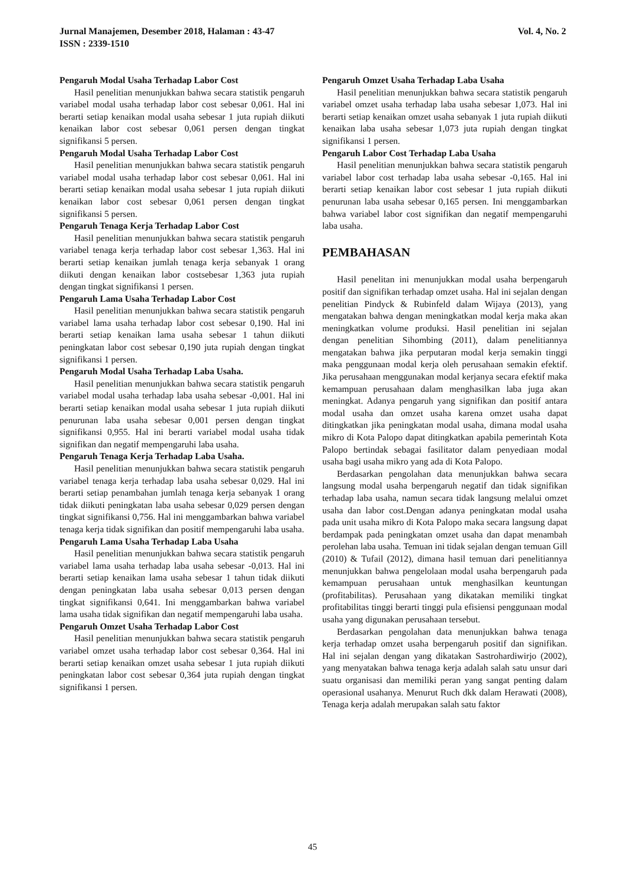Vol. 4, No. 2 Jurnal Manajemen, Desember 2018, Halaman : 43-47
ISSN : 2339-1510
Pengaruh Modal Usaha Terhadap Labor Cost
Hasil penelitian menunjukkan bahwa secara statistik pengaruh variabel modal usaha terhadap labor cost sebesar 0,061. Hal ini berarti setiap kenaikan modal usaha sebesar 1 juta rupiah diikuti kenaikan labor cost sebesar 0,061 persen dengan tingkat signifikansi 5 persen.
Pengaruh Modal Usaha Terhadap Labor Cost
Hasil penelitian menunjukkan bahwa secara statistik pengaruh variabel modal usaha terhadap labor cost sebesar 0,061. Hal ini berarti setiap kenaikan modal usaha sebesar 1 juta rupiah diikuti kenaikan labor cost sebesar 0,061 persen dengan tingkat signifikansi 5 persen.
Pengaruh Tenaga Kerja Terhadap Labor Cost
Hasil penelitian menunjukkan bahwa secara statistik pengaruh variabel tenaga kerja terhadap labor cost sebesar 1,363. Hal ini berarti setiap kenaikan jumlah tenaga kerja sebanyak 1 orang diikuti dengan kenaikan labor costsebesar 1,363 juta rupiah dengan tingkat signifikansi 1 persen.
Pengaruh Lama Usaha Terhadap Labor Cost
Hasil penelitian menunjukkan bahwa secara statistik pengaruh variabel lama usaha terhadap labor cost sebesar 0,190. Hal ini berarti setiap kenaikan lama usaha sebesar 1 tahun diikuti peningkatan labor cost sebesar 0,190 juta rupiah dengan tingkat signifikansi 1 persen.
Pengaruh Modal Usaha Terhadap Laba Usaha.
Hasil penelitian menunjukkan bahwa secara statistik pengaruh variabel modal usaha terhadap laba usaha sebesar -0,001. Hal ini berarti setiap kenaikan modal usaha sebesar 1 juta rupiah diikuti penurunan laba usaha sebesar 0,001 persen dengan tingkat signifikansi 0,955. Hal ini berarti variabel modal usaha tidak signifikan dan negatif mempengaruhi laba usaha.
Pengaruh Tenaga Kerja Terhadap Laba Usaha.
Hasil penelitian menunjukkan bahwa secara statistik pengaruh variabel tenaga kerja terhadap laba usaha sebesar 0,029. Hal ini berarti setiap penambahan jumlah tenaga kerja sebanyak 1 orang tidak diikuti peningkatan laba usaha sebesar 0,029 persen dengan tingkat signifikansi 0,756. Hal ini menggambarkan bahwa variabel tenaga kerja tidak signifikan dan positif mempengaruhi laba usaha.
Pengaruh Lama Usaha Terhadap Laba Usaha
Hasil penelitian menunjukkan bahwa secara statistik pengaruh variabel lama usaha terhadap laba usaha sebesar -0,013. Hal ini berarti setiap kenaikan lama usaha sebesar 1 tahun tidak diikuti dengan peningkatan laba usaha sebesar 0,013 persen dengan tingkat signifikansi 0,641. Ini menggambarkan bahwa variabel lama usaha tidak signifikan dan negatif mempengaruhi laba usaha.
Pengaruh Omzet Usaha Terhadap Labor Cost
Hasil penelitian menunjukkan bahwa secara statistik pengaruh variabel omzet usaha terhadap labor cost sebesar 0,364. Hal ini berarti setiap kenaikan omzet usaha sebesar 1 juta rupiah diikuti peningkatan labor cost sebesar 0,364 juta rupiah dengan tingkat signifikansi 1 persen.
Pengaruh Omzet Usaha Terhadap Laba Usaha
Hasil penelitian menunjukkan bahwa secara statistik pengaruh variabel omzet usaha terhadap laba usaha sebesar 1,073. Hal ini berarti setiap kenaikan omzet usaha sebanyak 1 juta rupiah diikuti kenaikan laba usaha sebesar 1,073 juta rupiah dengan tingkat signifikansi 1 persen.
Pengaruh Labor Cost Terhadap Laba Usaha
Hasil penelitian menunjukkan bahwa secara statistik pengaruh variabel labor cost terhadap laba usaha sebesar -0,165. Hal ini berarti setiap kenaikan labor cost sebesar 1 juta rupiah diikuti penurunan laba usaha sebesar 0,165 persen. Ini menggambarkan bahwa variabel labor cost signifikan dan negatif mempengaruhi laba usaha.
PEMBAHASAN
Hasil penelitan ini menunjukkan modal usaha berpengaruh positif dan signifikan terhadap omzet usaha. Hal ini sejalan dengan penelitian Pindyck & Rubinfeld dalam Wijaya (2013), yang mengatakan bahwa dengan meningkatkan modal kerja maka akan meningkatkan volume produksi. Hasil penelitian ini sejalan dengan penelitian Sihombing (2011), dalam penelitiannya mengatakan bahwa jika perputaran modal kerja semakin tinggi maka penggunaan modal kerja oleh perusahaan semakin efektif. Jika perusahaan menggunakan modal kerjanya secara efektif maka kemampuan perusahaan dalam menghasilkan laba juga akan meningkat. Adanya pengaruh yang signifikan dan positif antara modal usaha dan omzet usaha karena omzet usaha dapat ditingkatkan jika peningkatan modal usaha, dimana modal usaha mikro di Kota Palopo dapat ditingkatkan apabila pemerintah Kota Palopo bertindak sebagai fasilitator dalam penyediaan modal usaha bagi usaha mikro yang ada di Kota Palopo.
Berdasarkan pengolahan data menunjukkan bahwa secara langsung modal usaha berpengaruh negatif dan tidak signifikan terhadap laba usaha, namun secara tidak langsung melalui omzet usaha dan labor cost.Dengan adanya peningkatan modal usaha pada unit usaha mikro di Kota Palopo maka secara langsung dapat berdampak pada peningkatan omzet usaha dan dapat menambah perolehan laba usaha. Temuan ini tidak sejalan dengan temuan Gill (2010) & Tufail (2012), dimana hasil temuan dari penelitiannya menunjukkan bahwa pengelolaan modal usaha berpengaruh pada kemampuan perusahaan untuk menghasilkan keuntungan (profitabilitas). Perusahaan yang dikatakan memiliki tingkat profitabilitas tinggi berarti tinggi pula efisiensi penggunaan modal usaha yang digunakan perusahaan tersebut.
Berdasarkan pengolahan data menunjukkan bahwa tenaga kerja terhadap omzet usaha berpengaruh positif dan signifikan. Hal ini sejalan dengan yang dikatakan Sastrohardiwirjo (2002), yang menyatakan bahwa tenaga kerja adalah salah satu unsur dari suatu organisasi dan memiliki peran yang sangat penting dalam operasional usahanya. Menurut Ruch dkk dalam Herawati (2008), Tenaga kerja adalah merupakan salah satu faktor
45